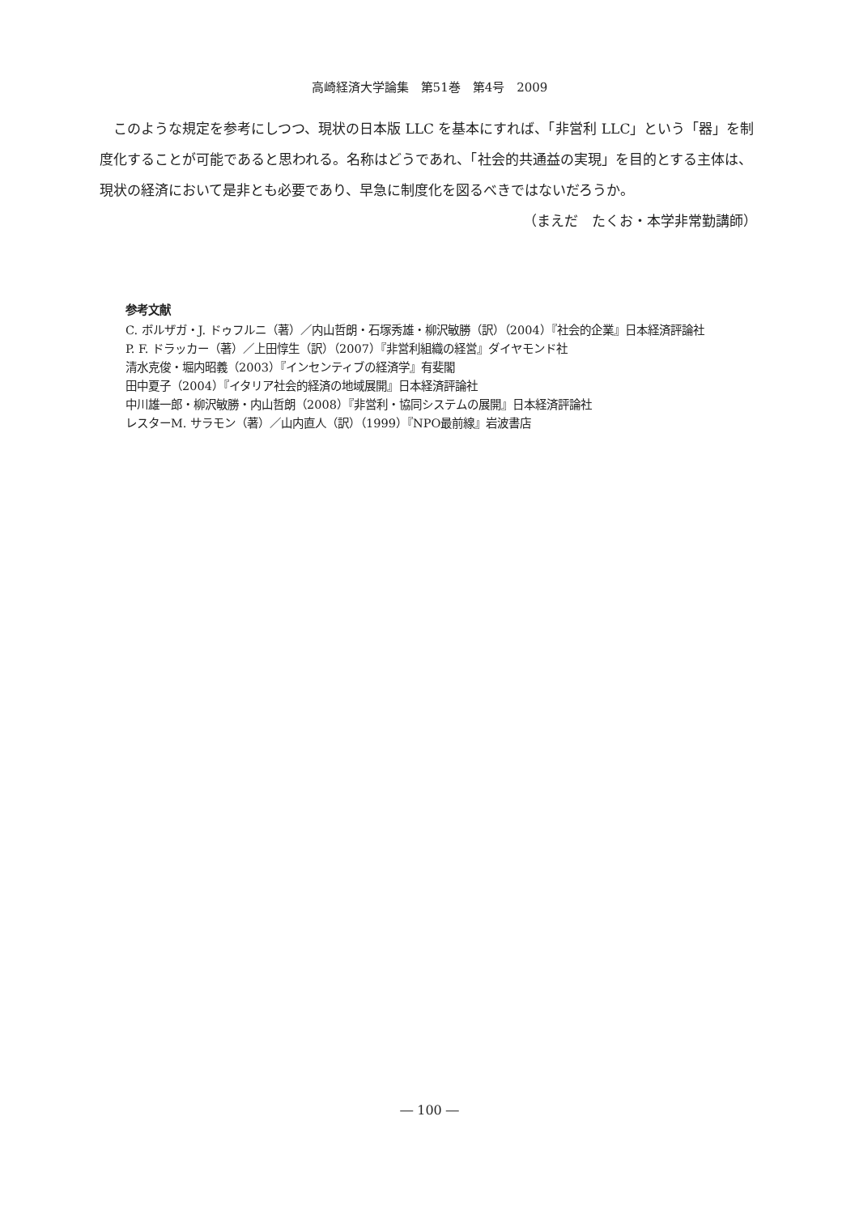高崎経済大学論集　第51巻　第4号　2009
このような規定を参考にしつつ、現状の日本版 LLC を基本にすれば、「非営利 LLC」という「器」を制度化することが可能であると思われる。名称はどうであれ、「社会的共通益の実現」を目的とする主体は、現状の経済において是非とも必要であり、早急に制度化を図るべきではないだろうか。
（まえだ　たくお・本学非常勤講師）
参考文献
C. ボルザガ・J. ドゥフルニ（著）／内山哲朗・石塚秀雄・柳沢敏勝（訳）（2004）『社会的企業』日本経済評論社
P. F. ドラッカー（著）／上田惇生（訳）（2007）『非営利組織の経営』ダイヤモンド社
清水克俊・堀内昭義（2003）『インセンティブの経済学』有斐閣
田中夏子（2004）『イタリア社会的経済の地域展開』日本経済評論社
中川雄一郎・柳沢敏勝・内山哲朗（2008）『非営利・協同システムの展開』日本経済評論社
レスターM. サラモン（著）／山内直人（訳）（1999）『NPO最前線』岩波書店
― 100 ―